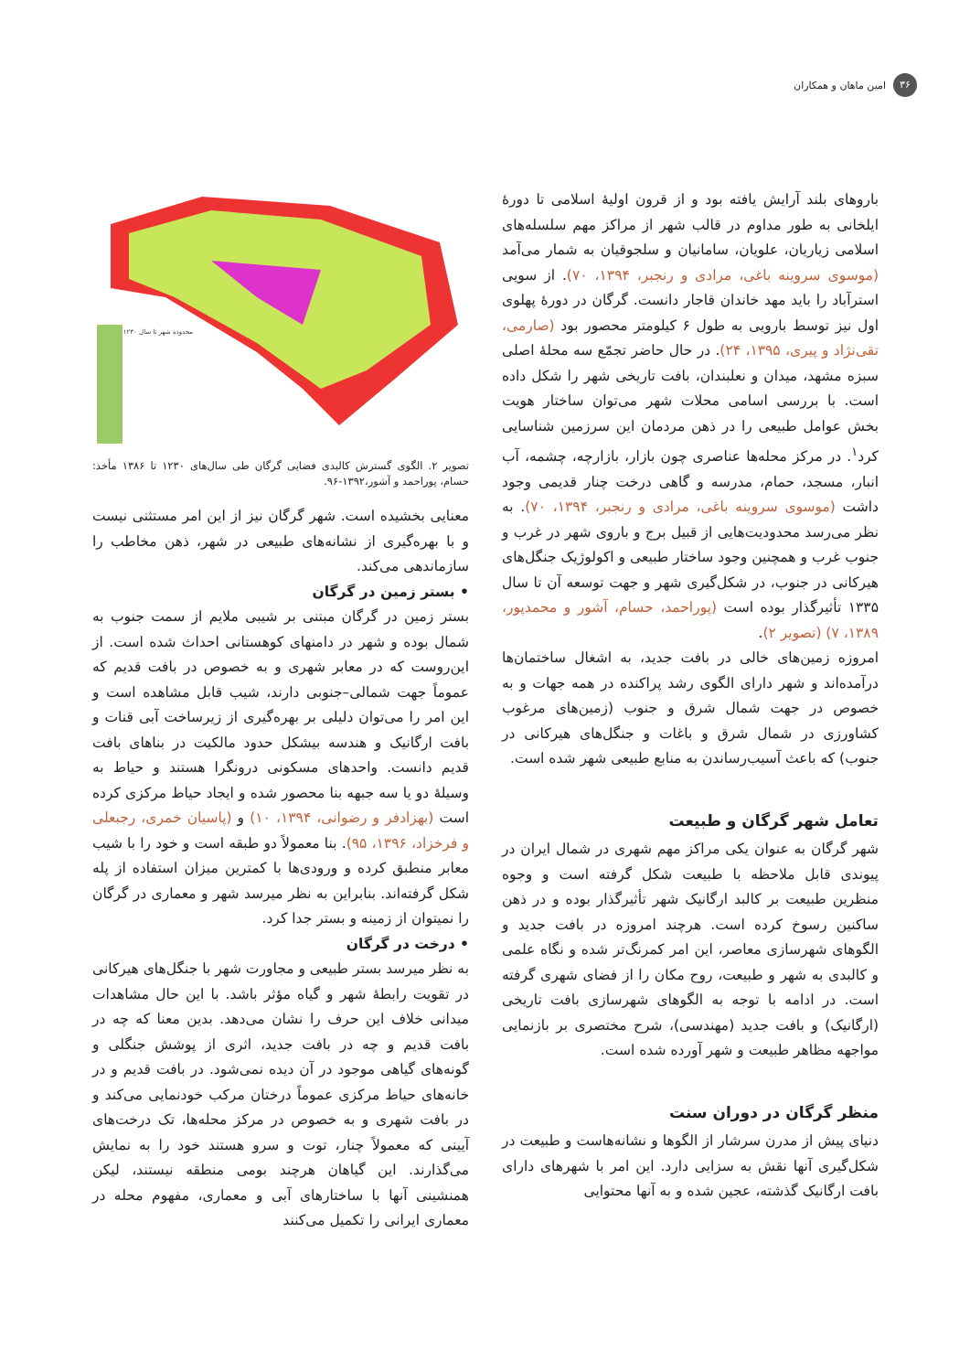۳۶
امین ماهان و همکاران
باروهای بلند آرایش یافته بود و از قرون اولیهٔ اسلامی تا دورهٔ ایلخانی به طور مداوم در قالب شهر از مراکز مهم سلسله‌های اسلامی زیاریان، علویان، سامانیان و سلجوقیان به شمار می‌آمد (موسوی سروینه باغی، مرادی و رنجبر، ۱۳۹۴، ۷۰). از سویی استرآباد را باید مهد خاندان قاجار دانست. گرگان در دورهٔ پهلوی اول نیز توسط بارویی به طول ۶ کیلومتر محصور بود (صارمی، تقی‌نژاد و پیری، ۱۳۹۵، ۲۴). در حال حاضر تجمّع سه محلهٔ اصلی سبزه مشهد، میدان و نعلبندان، بافت تاریخی شهر را شکل داده است. با بررسی اسامی محلات شهر می‌توان ساختار هویت بخش عوامل طبیعی را در ذهن مردمان این سرزمین شناسایی کرد<sup>۱</sup>. در مرکز محله‌ها عناصری چون بازار، بازارچه، چشمه، آب انبار، مسجد، حمام، مدرسه و گاهی درخت چنار قدیمی وجود داشت (موسوی سروینه باغی، مرادی و رنجبر، ۱۳۹۴، ۷۰). به نظر می‌رسد محدودیت‌هایی از قبیل برج و باروی شهر در غرب و جنوب غرب و همچنین وجود ساختار طبیعی و اکولوژیک جنگل‌های هیرکانی در جنوب، در شکل‌گیری شهر و جهت توسعه آن تا سال ۱۳۳۵ تأثیرگذار بوده است (پوراحمد، حسام، آشور و محمدپور، ۱۳۸۹، ۷) (تصویر ۲).
امروزه زمین‌های خالی در بافت جدید، به اشغال ساختمان‌ها درآمده‌اند و شهر دارای الگوی رشد پراکنده در همه جهات و به خصوص در جهت شمال شرق و جنوب (زمین‌های مرغوب کشاورزی در شمال شرق و باغات و جنگل‌های هیرکانی در جنوب) که باعث آسیب‌رساندن به منابع طبیعی شهر شده است.
تعامل شهر گرگان و طبیعت
شهر گرگان به عنوان یکی مراکز مهم شهری در شمال ایران در پیوندی قابل ملاحظه با طبیعت شکل گرفته است و وجوه منظرین طبیعت بر کالبد ارگانیک شهر تأثیرگذار بوده و در ذهن ساکنین رسوخ کرده است. هرچند امروزه در بافت جدید و الگوهای شهرسازی معاصر، این امر کمرنگ‌تر شده و نگاه علمی و کالبدی به شهر و طبیعت، روح مکان را از فضای شهری گرفته است. در ادامه با توجه به الگوهای شهرسازی بافت تاریخی (ارگانیک) و بافت جدید (مهندسی)، شرح مختصری بر بازنمایی مواجهه مظاهر طبیعت و شهر آورده شده است.
منظر گرگان در دوران سنت
دنیای پیش از مدرن سرشار از الگوها و نشانه‌هاست و طبیعت در شکل‌گیری آنها نقش به سزایی دارد. این امر با شهرهای دارای بافت ارگانیک گذشته، عجین شده و به آنها محتوایی
محدوده شهر تا سال ۱۲۳۰
تصویر ۲. الگوی گسترش کالبدی فضایی گرگان طی سال‌های ۱۲۳۰ تا ۱۳۸۶ مأخذ: حسام، پوراحمد و آشور،۱۳۹۲-۹۶.
معنایی بخشیده است. شهر گرگان نیز از این امر مستثنی نیست و با بهره‌گیری از نشانه‌های طبیعی در شهر، ذهن مخاطب را سازماندهی می‌کند.
• بستر زمین در گرگان
بستر زمین در گرگان مبتنی بر شیبی ملایم از سمت جنوب به شمال بوده و شهر در دامنهای کوهستانی احداث شده است. از این‌روست که در معابر شهری و به خصوص در بافت قدیم که عموماً جهت شمالی–جنوبی دارند، شیب قابل مشاهده است و این امر را می‌توان دلیلی بر بهره‌گیری از زیرساخت آبی قنات و بافت ارگانیک و هندسه بیشکل حدود مالکیت در بناهای بافت قدیم دانست. واحدهای مسکونی درونگرا هستند و حیاط به وسیلهٔ دو یا سه جبهه بنا محصور شده و ایجاد حیاط مرکزی کرده است (بهزادفر و رضوانی، ۱۳۹۴، ۱۰) و (پاسیان خمری، رجبعلی و فرخزاد، ۱۳۹۶، ۹۵). بنا معمولاً دو طبقه است و خود را با شیب معابر منطبق کرده و ورودی‌ها با کمترین میزان استفاده از پله شکل گرفته‌اند. بنابراین به نظر میرسد شهر و معماری در گرگان را نمیتوان از زمینه و بستر جدا کرد.
• درخت در گرگان
به نظر میرسد بستر طبیعی و مجاورت شهر با جنگل‌های هیرکانی در تقویت رابطهٔ شهر و گیاه مؤثر باشد. با این حال مشاهدات میدانی خلاف این حرف را نشان می‌دهد. بدین معنا که چه در بافت قدیم و چه در بافت جدید، اثری از پوشش جنگلی و گونه‌های گیاهی موجود در آن دیده نمی‌شود. در بافت قدیم و در خانه‌های حیاط مرکزی عموماً درختان مرکب خودنمایی می‌کند و در بافت شهری و به خصوص در مرکز محله‌ها، تک درخت‌های آیینی که معمولاً چنار، توت و سرو هستند خود را به نمایش می‌گذارند. این گیاهان هرچند بومی منطقه نیستند، لیکن همنشینی آنها با ساختارهای آبی و معماری، مفهوم محله در معماری ایرانی را تکمیل می‌کنند